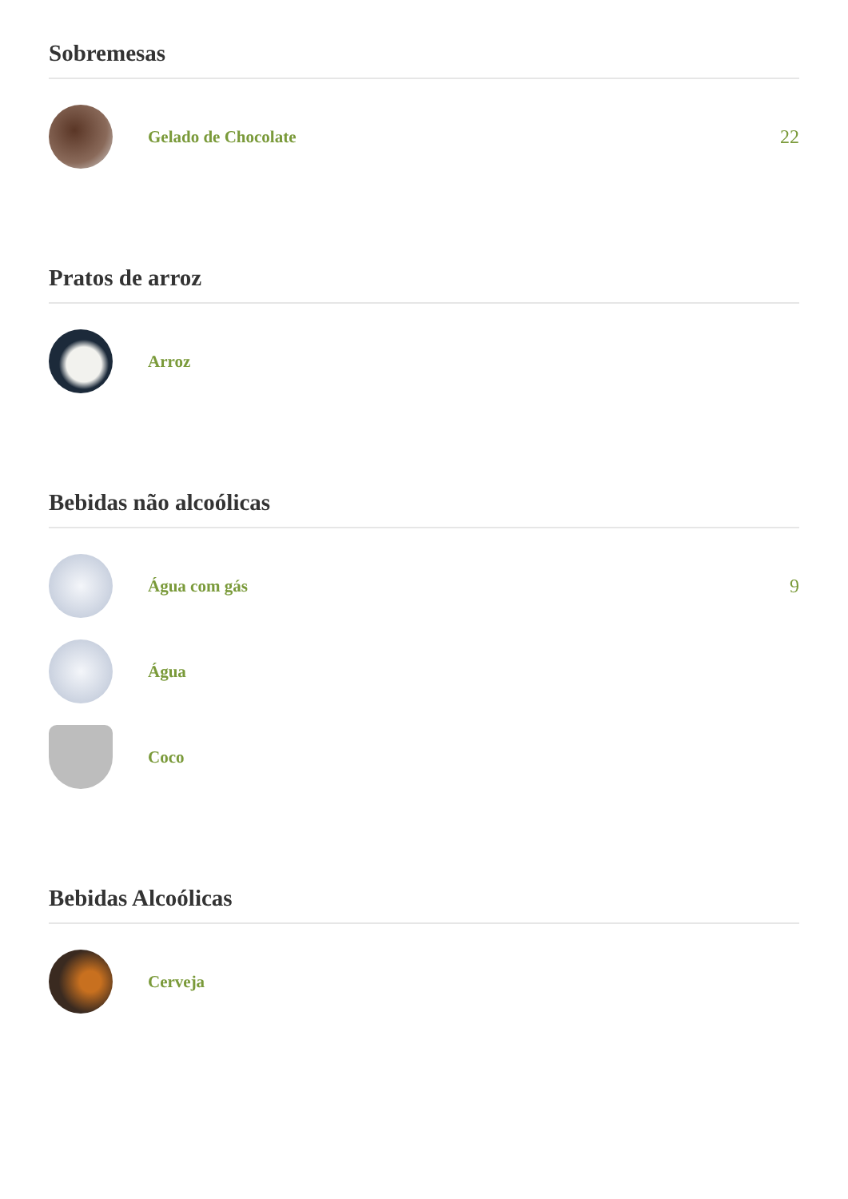Sobremesas
Gelado de Chocolate 22
Pratos de arroz
Arroz
Bebidas não alcoólicas
Água com gás 9
Água
Coco
Bebidas Alcoólicas
Cerveja